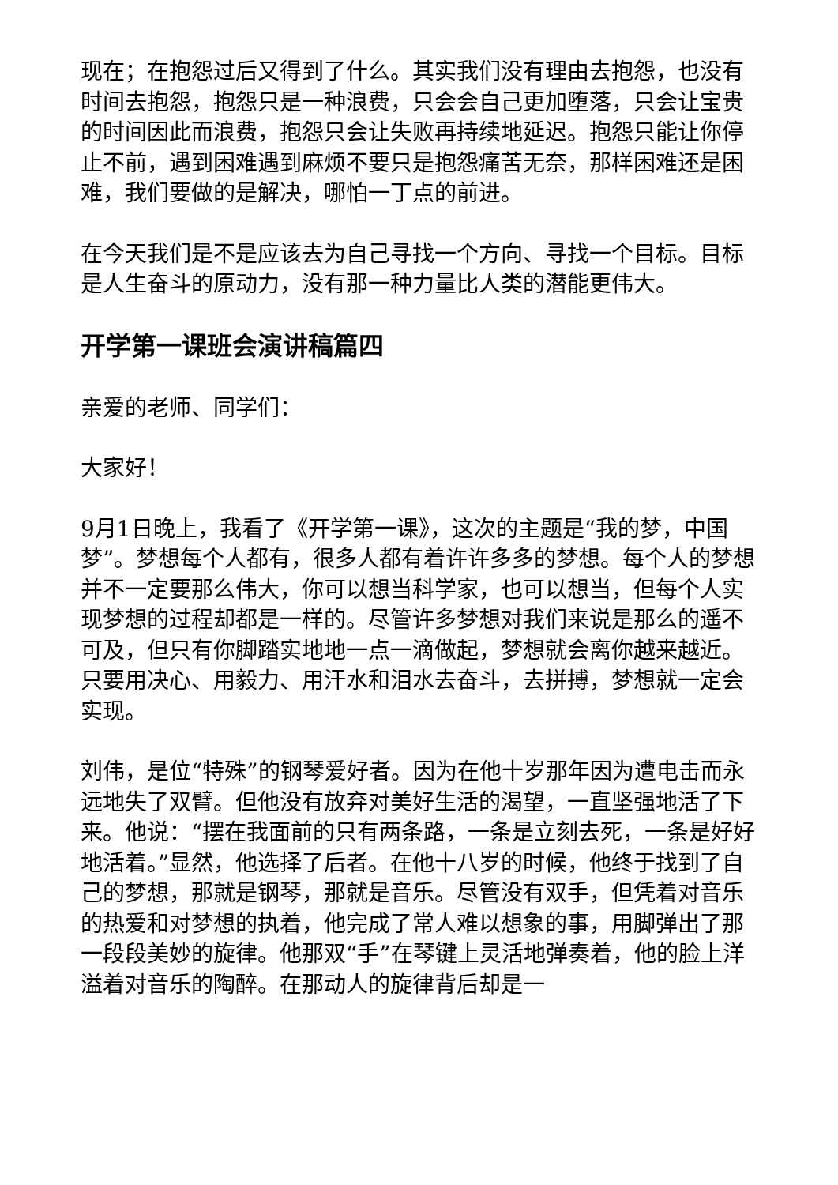现在；在抱怨过后又得到了什么。其实我们没有理由去抱怨，也没有时间去抱怨，抱怨只是一种浪费，只会会自己更加堕落，只会让宝贵的时间因此而浪费，抱怨只会让失败再持续地延迟。抱怨只能让你停止不前，遇到困难遇到麻烦不要只是抱怨痛苦无奈，那样困难还是困难，我们要做的是解决，哪怕一丁点的前进。
在今天我们是不是应该去为自己寻找一个方向、寻找一个目标。目标是人生奋斗的原动力，没有那一种力量比人类的潜能更伟大。
开学第一课班会演讲稿篇四
亲爱的老师、同学们：
大家好！
9月1日晚上，我看了《开学第一课》，这次的主题是“我的梦，中国梦”。梦想每个人都有，很多人都有着许许多多的梦想。每个人的梦想并不一定要那么伟大，你可以想当科学家，也可以想当，但每个人实现梦想的过程却都是一样的。尽管许多梦想对我们来说是那么的遥不可及，但只有你脚踏实地地一点一滴做起，梦想就会离你越来越近。只要用决心、用毅力、用汗水和泪水去奋斗，去拼搏，梦想就一定会实现。
刘伟，是位“特殊”的钢琴爱好者。因为在他十岁那年因为遭电击而永远地失了双臂。但他没有放弃对美好生活的渴望，一直坚强地活了下来。他说：“摆在我面前的只有两条路，一条是立刻去死，一条是好好地活着。”显然，他选择了后者。在他十八岁的时候，他终于找到了自己的梦想，那就是钢琴，那就是音乐。尽管没有双手，但凭着对音乐的热爱和对梦想的执着，他完成了常人难以想象的事，用脚弹出了那一段段美妙的旋律。他那双“手”在琴键上灵活地弹奏着，他的脸上洋溢着对音乐的陶醉。在那动人的旋律背后却是一